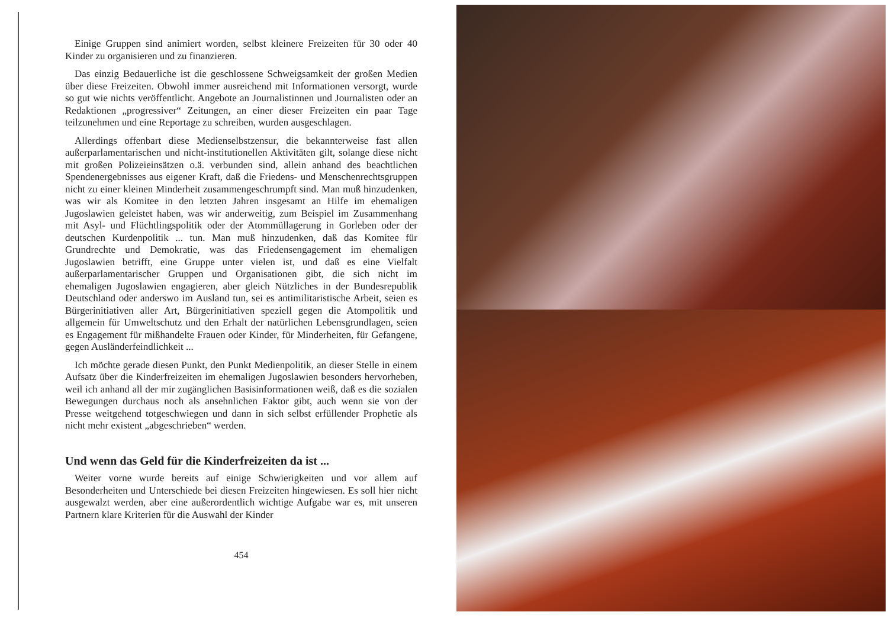Einige Gruppen sind animiert worden, selbst kleinere Freizeiten für 30 oder 40 Kinder zu organisieren und zu finanzieren.
Das einzig Bedauerliche ist die geschlossene Schweigsamkeit der großen Medien über diese Freizeiten. Obwohl immer ausreichend mit Informationen versorgt, wurde so gut wie nichts veröffentlicht. Angebote an Journalistinnen und Journalisten oder an Redaktionen „progressiver“ Zeitungen, an einer dieser Freizeiten ein paar Tage teilzunehmen und eine Reportage zu schreiben, wurden ausgeschlagen.
Allerdings offenbart diese Medienselbstzensur, die bekannterweise fast allen außerparlamentarischen und nicht-institutionellen Aktivitäten gilt, solange diese nicht mit großen Polizeieinsätzen o.ä. verbunden sind, allein anhand des beachtlichen Spendenergebnisses aus eigener Kraft, daß die Friedens- und Menschenrechtsgruppen nicht zu einer kleinen Minderheit zusammengeschrumpft sind. Man muß hinzudenken, was wir als Komitee in den letzten Jahren insgesamt an Hilfe im ehemaligen Jugoslawien geleistet haben, was wir anderweitig, zum Beispiel im Zusammenhang mit Asyl- und Flüchtlingspolitik oder der Atommüllagerung in Gorleben oder der deutschen Kurdenpolitik ... tun. Man muß hinzudenken, daß das Komitee für Grundrechte und Demokratie, was das Friedensengagement im ehemaligen Jugoslawien betrifft, eine Gruppe unter vielen ist, und daß es eine Vielfalt außerparlamentarischer Gruppen und Organisationen gibt, die sich nicht im ehemaligen Jugoslawien engagieren, aber gleich Nützliches in der Bundesrepublik Deutschland oder anderswo im Ausland tun, sei es antimilitaristische Arbeit, seien es Bürgerinitiativen aller Art, Bürgerinitiativen speziell gegen die Atompolitik und allgemein für Umweltschutz und den Erhalt der natürlichen Lebensgrundlagen, seien es Engagement für mißhandelte Frauen oder Kinder, für Minderheiten, für Gefangene, gegen Ausländerfeindlichkeit ...
Ich möchte gerade diesen Punkt, den Punkt Medienpolitik, an dieser Stelle in einem Aufsatz über die Kinderfreizeiten im ehemaligen Jugoslawien besonders hervorheben, weil ich anhand all der mir zugänglichen Basisinformationen weiß, daß es die sozialen Bewegungen durchaus noch als ansehnlichen Faktor gibt, auch wenn sie von der Presse weitgehend totgeschwiegen und dann in sich selbst erfüllender Prophetie als nicht mehr existent „abgeschrieben“ werden.
Und wenn das Geld für die Kinderfreizeiten da ist ...
Weiter vorne wurde bereits auf einige Schwierigkeiten und vor allem auf Besonderheiten und Unterschiede bei diesen Freizeiten hingewiesen. Es soll hier nicht ausgewalzt werden, aber eine außerordentlich wichtige Aufgabe war es, mit unseren Partnern klare Kriterien für die Auswahl der Kinder
454